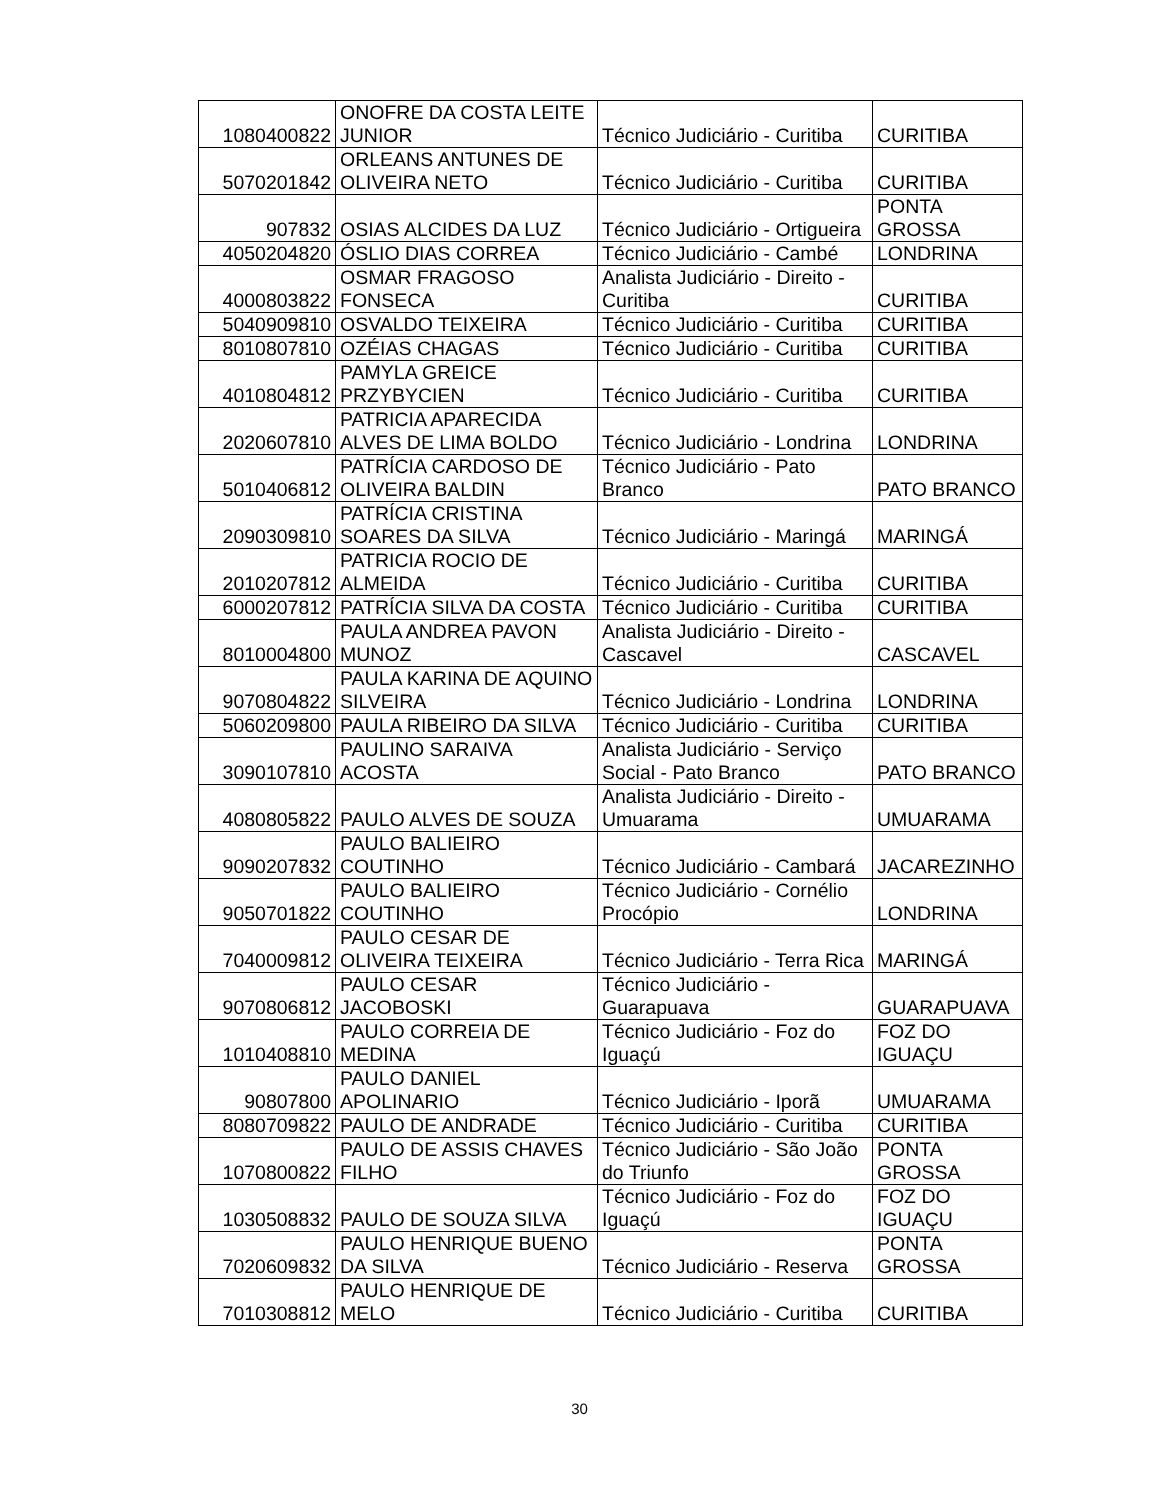| 1080400822 | ONOFRE DA COSTA LEITE JUNIOR | Técnico Judiciário - Curitiba | CURITIBA |
| 5070201842 | ORLEANS ANTUNES DE OLIVEIRA NETO | Técnico Judiciário - Curitiba | CURITIBA |
| 907832 | OSIAS ALCIDES DA LUZ | Técnico Judiciário - Ortigueira | PONTA GROSSA |
| 4050204820 | ÓSLIO DIAS CORREA | Técnico Judiciário - Cambé | LONDRINA |
| 4000803822 | OSMAR FRAGOSO FONSECA | Analista Judiciário - Direito - Curitiba | CURITIBA |
| 5040909810 | OSVALDO TEIXEIRA | Técnico Judiciário - Curitiba | CURITIBA |
| 8010807810 | OZÉIAS CHAGAS | Técnico Judiciário - Curitiba | CURITIBA |
| 4010804812 | PAMYLA GREICE PRZYBYCIEN | Técnico Judiciário - Curitiba | CURITIBA |
| 2020607810 | PATRICIA APARECIDA ALVES DE LIMA BOLDO | Técnico Judiciário - Londrina | LONDRINA |
| 5010406812 | PATRÍCIA CARDOSO DE OLIVEIRA BALDIN | Técnico Judiciário - Pato Branco | PATO BRANCO |
| 2090309810 | PATRÍCIA CRISTINA SOARES DA SILVA | Técnico Judiciário - Maringá | MARINGÁ |
| 2010207812 | PATRICIA ROCIO DE ALMEIDA | Técnico Judiciário - Curitiba | CURITIBA |
| 6000207812 | PATRÍCIA SILVA DA COSTA | Técnico Judiciário - Curitiba | CURITIBA |
| 8010004800 | PAULA ANDREA PAVON MUNOZ | Analista Judiciário - Direito - Cascavel | CASCAVEL |
| 9070804822 | PAULA KARINA DE AQUINO SILVEIRA | Técnico Judiciário - Londrina | LONDRINA |
| 5060209800 | PAULA RIBEIRO DA SILVA | Técnico Judiciário - Curitiba | CURITIBA |
| 3090107810 | PAULINO SARAIVA ACOSTA | Analista Judiciário - Serviço Social - Pato Branco | PATO BRANCO |
| 4080805822 | PAULO ALVES DE SOUZA | Analista Judiciário - Direito - Umuarama | UMUARAMA |
| 9090207832 | PAULO BALIEIRO COUTINHO | Técnico Judiciário - Cambará | JACAREZINHO |
| 9050701822 | PAULO BALIEIRO COUTINHO | Técnico Judiciário - Cornélio Procópio | LONDRINA |
| 7040009812 | PAULO CESAR DE OLIVEIRA TEIXEIRA | Técnico Judiciário - Terra Rica | MARINGÁ |
| 9070806812 | PAULO CESAR JACOBOSKI | Técnico Judiciário - Guarapuava | GUARAPUAVA |
| 1010408810 | PAULO CORREIA DE MEDINA | Técnico Judiciário - Foz do Iguaçú | FOZ DO IGUAÇU |
| 90807800 | PAULO DANIEL APOLINARIO | Técnico Judiciário - Iporã | UMUARAMA |
| 8080709822 | PAULO DE ANDRADE | Técnico Judiciário - Curitiba | CURITIBA |
| 1070800822 | PAULO DE ASSIS CHAVES FILHO | Técnico Judiciário - São João do Triunfo | PONTA GROSSA |
| 1030508832 | PAULO DE SOUZA SILVA | Técnico Judiciário - Foz do Iguaçú | FOZ DO IGUAÇU |
| 7020609832 | PAULO HENRIQUE BUENO DA SILVA | Técnico Judiciário - Reserva | PONTA GROSSA |
| 7010308812 | PAULO HENRIQUE DE MELO | Técnico Judiciário - Curitiba | CURITIBA |
30